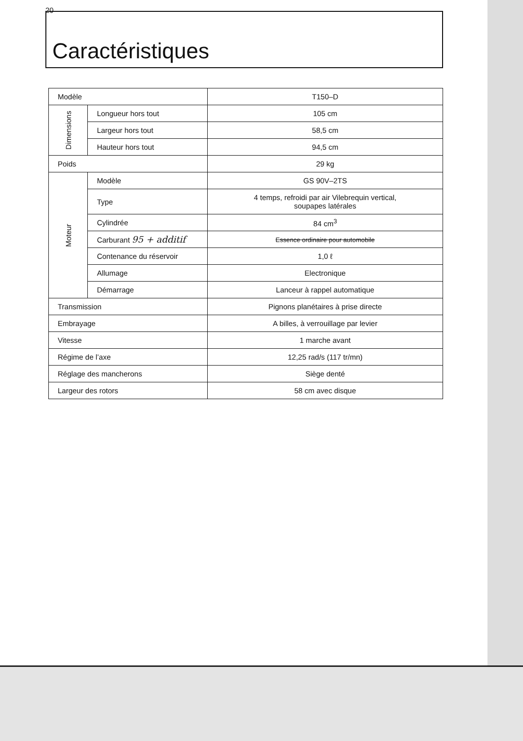20
Caractéristiques
| Modèle | | T150–D |
| Dimensions | Longueur hors tout | 105 cm |
| | Largeur hors tout | 58,5 cm |
| | Hauteur hors tout | 94,5 cm |
| Poids | | 29 kg |
| Moteur | Modèle | GS 90V–2TS |
| | Type | 4 temps, refroidi par air Vilebrequin vertical, soupapes latérales |
| | Cylindrée | 84 cm<sup>3</sup> |
| | Carburant 95 + additif | Essence ordinaire pour automobile |
| | Contenance du réservoir | 1,0 ℓ |
| | Allumage | Electronique |
| | Démarrage | Lanceur à rappel automatique |
| Transmission | | Pignons planétaires à prise directe |
| Embrayage | | A billes, à verrouillage par levier |
| Vitesse | | 1 marche avant |
| Régime de l’axe | | 12,25 rad/s (117 tr/mn) |
| Réglage des mancherons | | Siège denté |
| Largeur des rotors | | 58 cm avec disque |